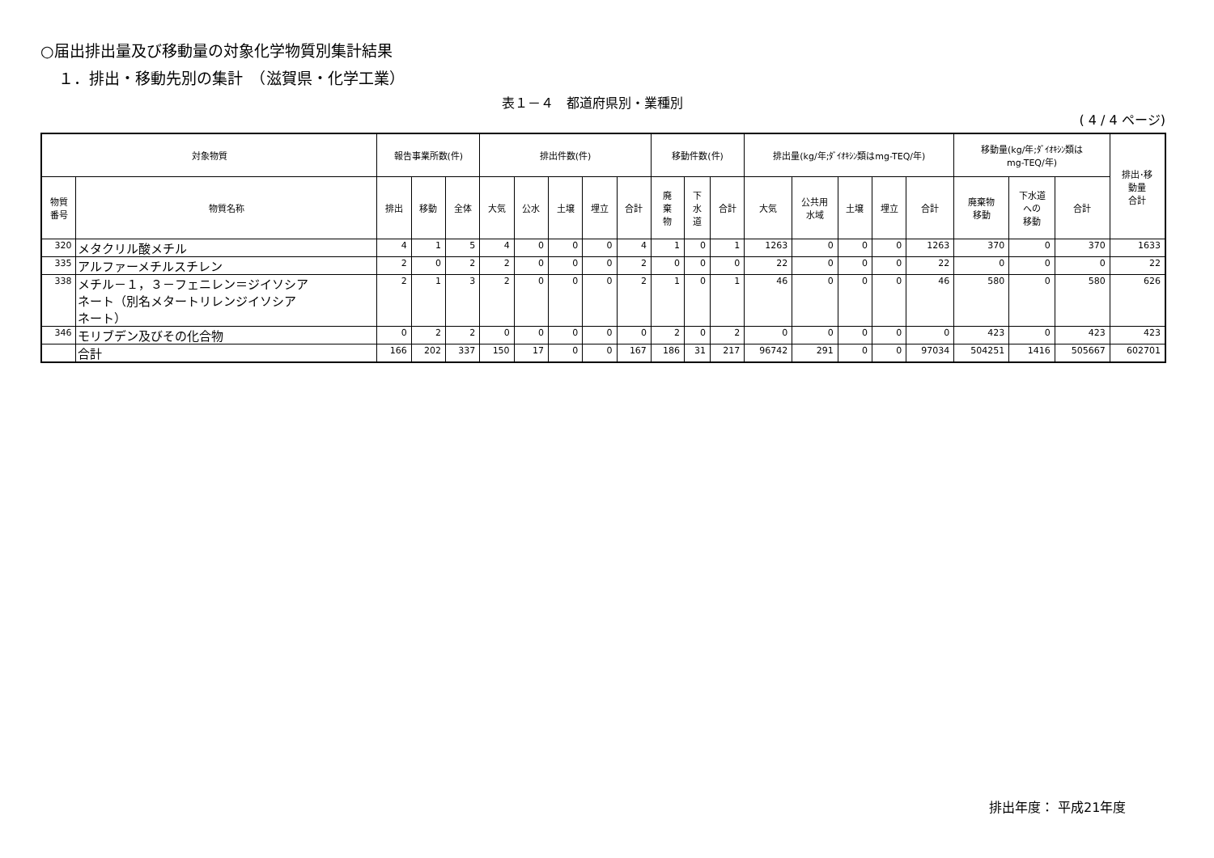○届出排出量及び移動量の対象化学物質別集計結果
１．排出・移動先別の集計　（滋賀県・化学工業）
表１－４　都道府県別・業種別
( 4 / 4 ページ)
| 対象物質 | | 報告事業所数(件) | | | 排出件数(件) | | | | | 移動件数(件) | | | 排出量(kg/年;ﾀﾞｲｵｷｼﾝ類はmg-TEQ/年) | | | | | 移動量(kg/年;ﾀﾞｲｵｷｼﾝ類は mg-TEQ/年) | | | 排出･移 動量 合計 |
| --- | --- | --- | --- | --- | --- | --- | --- | --- | --- | --- | --- | --- | --- | --- | --- | --- | --- | --- | --- | --- | --- |
| 物質 番号 | 物質名称 | 排出 | 移動 | 全体 | 大気 | 公水 | 土壌 | 埋立 | 合計 | 廃 棄 物 | 下 水 道 | 合計 | 大気 | 公共用 水域 | 土壌 | 埋立 | 合計 | 廃棄物 移動 | 下水道 への 移動 | 合計 | |
| 320 | メタクリル酸メチル | 4 | 1 | 5 | 4 | 0 | 0 | 0 | 4 | 1 | 0 | 1 | 1263 | 0 | 0 | 0 | 1263 | 370 | 0 | 370 | 1633 |
| 335 | アルファーメチルスチレン | 2 | 0 | 2 | 2 | 0 | 0 | 0 | 2 | 0 | 0 | 0 | 22 | 0 | 0 | 0 | 22 | 0 | 0 | 0 | 22 |
| 338 | メチル－１，３－フェニレン＝ジイソシア ネート（別名メタートリレンジイソシア ネート） | 2 | 1 | 3 | 2 | 0 | 0 | 0 | 2 | 1 | 0 | 1 | 46 | 0 | 0 | 0 | 46 | 580 | 0 | 580 | 626 |
| 346 | モリブデン及びその化合物 | 0 | 2 | 2 | 0 | 0 | 0 | 0 | 0 | 2 | 0 | 2 | 0 | 0 | 0 | 0 | 0 | 423 | 0 | 423 | 423 |
| | 合計 | 166 | 202 | 337 | 150 | 17 | 0 | 0 | 167 | 186 | 31 | 217 | 96742 | 291 | 0 | 0 | 97034 | 504251 | 1416 | 505667 | 602701 |
排出年度： 平成21年度